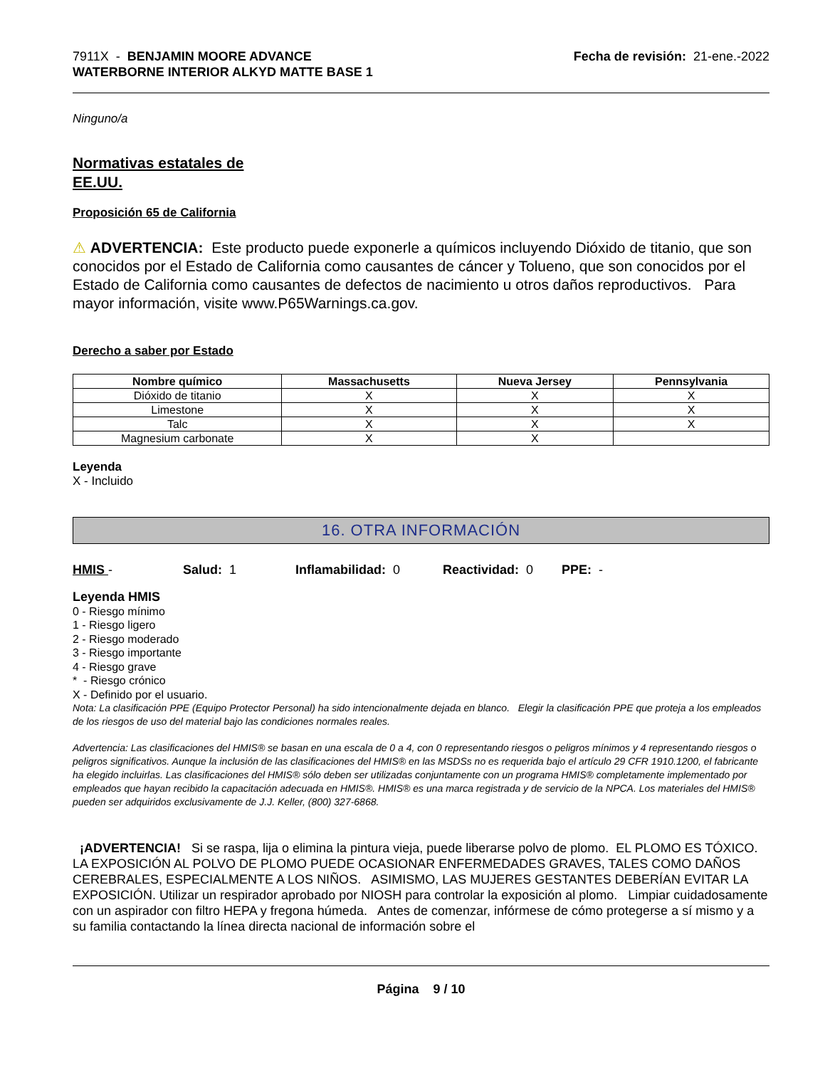7911X - BENJAMIN MOORE ADVANCE
WATERBORNE INTERIOR ALKYD MATTE BASE 1
Fecha de revisión: 21-ene.-2022
Ninguno/a
Normativas estatales de
EE.UU.
Proposición 65 de California
⚠ ADVERTENCIA: Este producto puede exponerle a químicos incluyendo Dióxido de titanio, que son conocidos por el Estado de California como causantes de cáncer y Tolueno, que son conocidos por el Estado de California como causantes de defectos de nacimiento u otros daños reproductivos. Para mayor información, visite www.P65Warnings.ca.gov.
Derecho a saber por Estado
| Nombre químico | Massachusetts | Nueva Jersey | Pennsylvania |
| --- | --- | --- | --- |
| Dióxido de titanio | X | X | X |
| Limestone | X | X | X |
| Talc | X | X | X |
| Magnesium carbonate | X | X | |
Leyenda
X - Incluido
16. OTRA INFORMACIÓN
HMIS - Salud: 1 Inflamabilidad: 0 Reactividad: 0 PPE: -
Leyenda HMIS
0 - Riesgo mínimo
1 - Riesgo ligero
2 - Riesgo moderado
3 - Riesgo importante
4 - Riesgo grave
* - Riesgo crónico
X - Definido por el usuario.
Nota: La clasificación PPE (Equipo Protector Personal) ha sido intencionalmente dejada en blanco. Elegir la clasificación PPE que proteja a los empleados de los riesgos de uso del material bajo las condiciones normales reales.
Advertencia: Las clasificaciones del HMIS® se basan en una escala de 0 a 4, con 0 representando riesgos o peligros mínimos y 4 representando riesgos o peligros significativos. Aunque la inclusión de las clasificaciones del HMIS® en las MSDSs no es requerida bajo el artículo 29 CFR 1910.1200, el fabricante ha elegido incluirlas. Las clasificaciones del HMIS® sólo deben ser utilizadas conjuntamente con un programa HMIS® completamente implementado por empleados que hayan recibido la capacitación adecuada en HMIS®. HMIS® es una marca registrada y de servicio de la NPCA. Los materiales del HMIS® pueden ser adquiridos exclusivamente de J.J. Keller, (800) 327-6868.
¡ADVERTENCIA! Si se raspa, lija o elimina la pintura vieja, puede liberarse polvo de plomo. EL PLOMO ES TÓXICO. LA EXPOSICIÓN AL POLVO DE PLOMO PUEDE OCASIONAR ENFERMEDADES GRAVES, TALES COMO DAÑOS CEREBRALES, ESPECIALMENTE A LOS NIÑOS. ASIMISMO, LAS MUJERES GESTANTES DEBERÍAN EVITAR LA EXPOSICIÓN. Utilizar un respirador aprobado por NIOSH para controlar la exposición al plomo. Limpiar cuidadosamente con un aspirador con filtro HEPA y fregona húmeda. Antes de comenzar, infórmese de cómo protegerse a sí mismo y a su familia contactando la línea directa nacional de información sobre el
Página 9 / 10